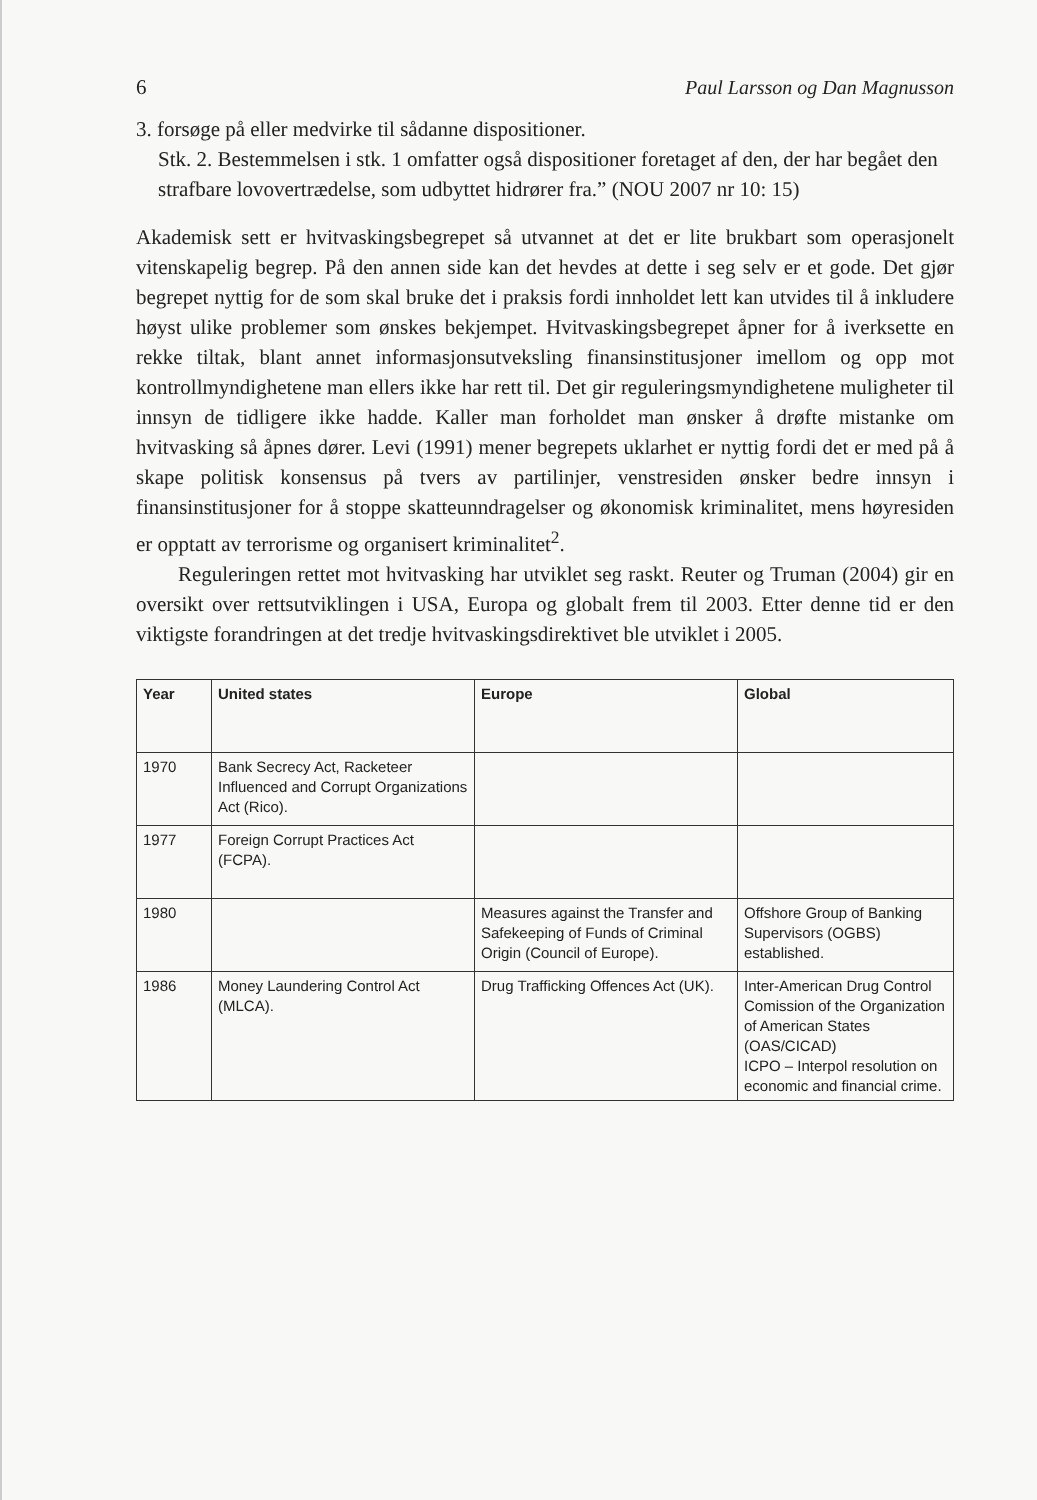6 Paul Larsson og Dan Magnusson
3. forsøge på eller medvirke til sådanne dispositioner.
Stk. 2. Bestemmelsen i stk. 1 omfatter også dispositioner foretaget af den, der har begået den strafbare lovovertrædelse, som udbyttet hidrører fra.” (NOU 2007 nr 10: 15)
Akademisk sett er hvitvaskingsbegrepet så utvannet at det er lite brukbart som operasjonelt vitenskapelig begrep. På den annen side kan det hevdes at dette i seg selv er et gode. Det gjør begrepet nyttig for de som skal bruke det i praksis fordi innholdet lett kan utvides til å inkludere høyst ulike problemer som ønskes bekjempet. Hvitvaskingsbegrepet åpner for å iverksette en rekke tiltak, blant annet informasjonsutveksling finansinstitusjoner imellom og opp mot kontrollmyndighetene man ellers ikke har rett til. Det gir reguleringsmyndighetene muligheter til innsyn de tidligere ikke hadde. Kaller man forholdet man ønsker å drøfte mistanke om hvitvasking så åpnes dører. Levi (1991) mener begrepets uklarhet er nyttig fordi det er med på å skape politisk konsensus på tvers av partilinjer, venstresiden ønsker bedre innsyn i finansinstitusjoner for å stoppe skatteunndragelser og økonomisk kriminalitet, mens høyresiden er opptatt av terrorisme og organisert kriminalitet<sup>2</sup>.
Reguleringen rettet mot hvitvasking har utviklet seg raskt. Reuter og Truman (2004) gir en oversikt over rettsutviklingen i USA, Europa og globalt frem til 2003. Etter denne tid er den viktigste forandringen at det tredje hvitvaskingsdirektivet ble utviklet i 2005.
| Year | United states | Europe | Global |
| --- | --- | --- | --- |
| 1970 | Bank Secrecy Act, Racketeer Influenced and Corrupt Organizations Act (Rico). | | |
| 1977 | Foreign Corrupt Practices Act (FCPA). | | |
| 1980 | | Measures against the Transfer and Safekeeping of Funds of Criminal Origin (Council of Europe). | Offshore Group of Banking Supervisors (OGBS) established. |
| 1986 | Money Laundering Control Act (MLCA). | Drug Trafficking Offences Act (UK). | Inter-American Drug Control Comission of the Organization of American States (OAS/CICAD) ICPO – Interpol resolution on economic and financial crime. |